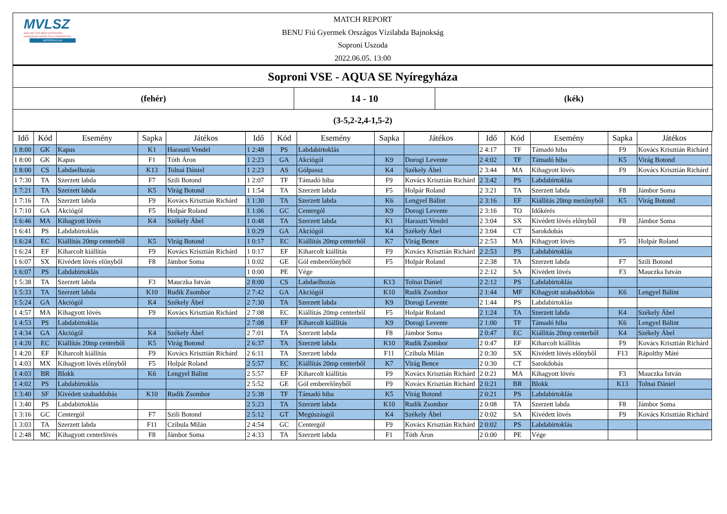MVLSZ
MAGYAR VÍZILABDA SZÖVETSÉG
HUNGARIAN WATER POLO FEDERATION
WATERPOLO.HU
MATCH REPORT
BENU Fiú Gyermek Országos Vízilabda Bajnokság
Soproni Uszoda
2022.06.05. 13:00
| Soproni VSE - AQUA SE Nyíregyháza | | |
| (fehér) | 14 - 10 | (kék) |
| (3-5,2-2,4-1,5-2) | | |
| Idő | Kód | Esemény | Sapka | Játékos | Idő | Kód | Esemény | Sapka | Játékos | Idő | Kód | Esemény | Sapka | Játékos |
| --- | --- | --- | --- | --- | --- | --- | --- | --- | --- | --- | --- | --- | --- | --- |
| 1 8:00 | GK | Kapus | K1 | Haraszti Vendel | 1 2:48 | PS | Labdabirtoklás | | | 2 4:17 | TF | Támadó hiba | F9 | Kovács Krisztián Richárd |
| 1 8:00 | GK | Kapus | F1 | Tóth Áron | 1 2:23 | GA | Akciógól | K9 | Dorogi Levente | 2 4:02 | TF | Támadó hiba | K5 | Virág Botond |
| 1 8:00 | CS | Labdaelhozás | K13 | Tolnai Dániel | 1 2:23 | AS | Gólpassz | K4 | Székely Ábel | 2 3:44 | MA | Kihagyott lövés | F9 | Kovács Krisztián Richárd |
| 1 7:30 | TA | Szerzett labda | F7 | Szili Botond | 1 2:07 | TF | Támadó hiba | F9 | Kovács Krisztián Richárd | 2 3:42 | PS | Labdabirtoklás | | |
| 1 7:21 | TA | Szerzett labda | K5 | Virág Botond | 1 1:54 | TA | Szerzett labda | F5 | Holpár Roland | 2 3:21 | TA | Szerzett labda | F8 | Jámbor Soma |
| 1 7:16 | TA | Szerzett labda | F9 | Kovács Krisztián Richárd | 1 1:30 | TA | Szerzett labda | K6 | Lengyel Bálint | 2 3:16 | EF | Kiállítás 20mp mezőnyből | K5 | Virág Botond |
| 1 7:10 | GA | Akciógól | F5 | Holpár Roland | 1 1:06 | GC | Centergól | K9 | Dorogi Levente | 2 3:16 | TO | Időkérés | | |
| 1 6:46 | MA | Kihagyott lövés | K4 | Székely Ábel | 1 0:48 | TA | Szerzett labda | K1 | Haraszti Vendel | 2 3:04 | SX | Kivédett lövés előnyből | F8 | Jámbor Soma |
| 1 6:41 | PS | Labdabirtoklás | | | 1 0:29 | GA | Akciógól | K4 | Székely Ábel | 2 3:04 | CT | Sarokdobás | | |
| 1 6:24 | EC | Kiállítás 20mp centerből | K5 | Virág Botond | 1 0:17 | EC | Kiállítás 20mp centerből | K7 | Virág Bence | 2 2:53 | MA | Kihagyott lövés | F5 | Holpár Roland |
| 1 6:24 | EF | Kiharcolt kiállítás | F9 | Kovács Krisztián Richárd | 1 0:17 | EF | Kiharcolt kiállítás | F9 | Kovács Krisztián Richárd | 2 2:53 | PS | Labdabirtoklás | | |
| 1 6:07 | SX | Kivédett lövés előnyből | F8 | Jámbor Soma | 1 0:02 | GE | Gól emberelőnyből | F5 | Holpár Roland | 2 2:38 | TA | Szerzett labda | F7 | Szili Botond |
| 1 6:07 | PS | Labdabirtoklás | | | 1 0:00 | PE | Vége | | | 2 2:12 | SA | Kivédett lövés | F3 | Mauczka István |
| 1 5:38 | TA | Szerzett labda | F3 | Mauczka István | 2 8:00 | CS | Labdaelhozás | K13 | Tolnai Dániel | 2 2:12 | PS | Labdabirtoklás | | |
| 1 5:33 | TA | Szerzett labda | K10 | Rudik Zsombor | 2 7:42 | GA | Akciógól | K10 | Rudik Zsombor | 2 1:44 | MF | Kihagyott szabaddobás | K6 | Lengyel Bálint |
| 1 5:24 | GA | Akciógól | K4 | Székely Ábel | 2 7:30 | TA | Szerzett labda | K9 | Dorogi Levente | 2 1:44 | PS | Labdabirtoklás | | |
| 1 4:57 | MA | Kihagyott lövés | F9 | Kovács Krisztián Richárd | 2 7:08 | EC | Kiállítás 20mp centerből | F5 | Holpár Roland | 2 1:24 | TA | Szerzett labda | K4 | Székely Ábel |
| 1 4:53 | PS | Labdabirtoklás | | | 2 7:08 | EF | Kiharcolt kiállítás | K9 | Dorogi Levente | 2 1:00 | TF | Támadó hiba | K6 | Lengyel Bálint |
| 1 4:34 | GA | Akciógól | K4 | Székely Ábel | 2 7:01 | TA | Szerzett labda | F8 | Jámbor Soma | 2 0:47 | EC | Kiállítás 20mp centerből | K4 | Székely Ábel |
| 1 4:20 | EC | Kiállítás 20mp centerből | K5 | Virág Botond | 2 6:37 | TA | Szerzett labda | K10 | Rudik Zsombor | 2 0:47 | EF | Kiharcolt kiállítás | F9 | Kovács Krisztián Richárd |
| 1 4:20 | EF | Kiharcolt kiállítás | F9 | Kovács Krisztián Richárd | 2 6:11 | TA | Szerzett labda | F11 | Czibula Milán | 2 0:30 | SX | Kivédett lövés előnyből | F13 | Rápolthy Máté |
| 1 4:03 | MX | Kihagyott lövés előnyből | F5 | Holpár Roland | 2 5:57 | EC | Kiállítás 20mp centerből | K7 | Virág Bence | 2 0:30 | CT | Sarokdobás | | |
| 1 4:03 | BR | Blokk | K6 | Lengyel Bálint | 2 5:57 | EF | Kiharcolt kiállítás | F9 | Kovács Krisztián Richárd | 2 0:21 | MA | Kihagyott lövés | F3 | Mauczka István |
| 1 4:02 | PS | Labdabirtoklás | | | 2 5:52 | GE | Gól emberelőnyből | F9 | Kovács Krisztián Richárd | 2 0:21 | BR | Blokk | K13 | Tolnai Dániel |
| 1 3:40 | SF | Kivédett szabaddobás | K10 | Rudik Zsombor | 2 5:38 | TF | Támadó hiba | K5 | Virág Botond | 2 0:21 | PS | Labdabirtoklás | | |
| 1 3:40 | PS | Labdabirtoklás | | | 2 5:23 | TA | Szerzett labda | K10 | Rudik Zsombor | 2 0:08 | TA | Szerzett labda | F8 | Jámbor Soma |
| 1 3:16 | GC | Centergól | F7 | Szili Botond | 2 5:12 | GT | Megúszásgól | K4 | Székely Ábel | 2 0:02 | SA | Kivédett lövés | F9 | Kovács Krisztián Richárd |
| 1 3:03 | TA | Szerzett labda | F11 | Czibula Milán | 2 4:54 | GC | Centergól | F9 | Kovács Krisztián Richárd | 2 0:02 | PS | Labdabirtoklás | | |
| 1 2:48 | MC | Kihagyott centerlövés | F8 | Jámbor Soma | 2 4:33 | TA | Szerzett labda | F1 | Tóth Áron | 2 0:00 | PE | Vége | | |